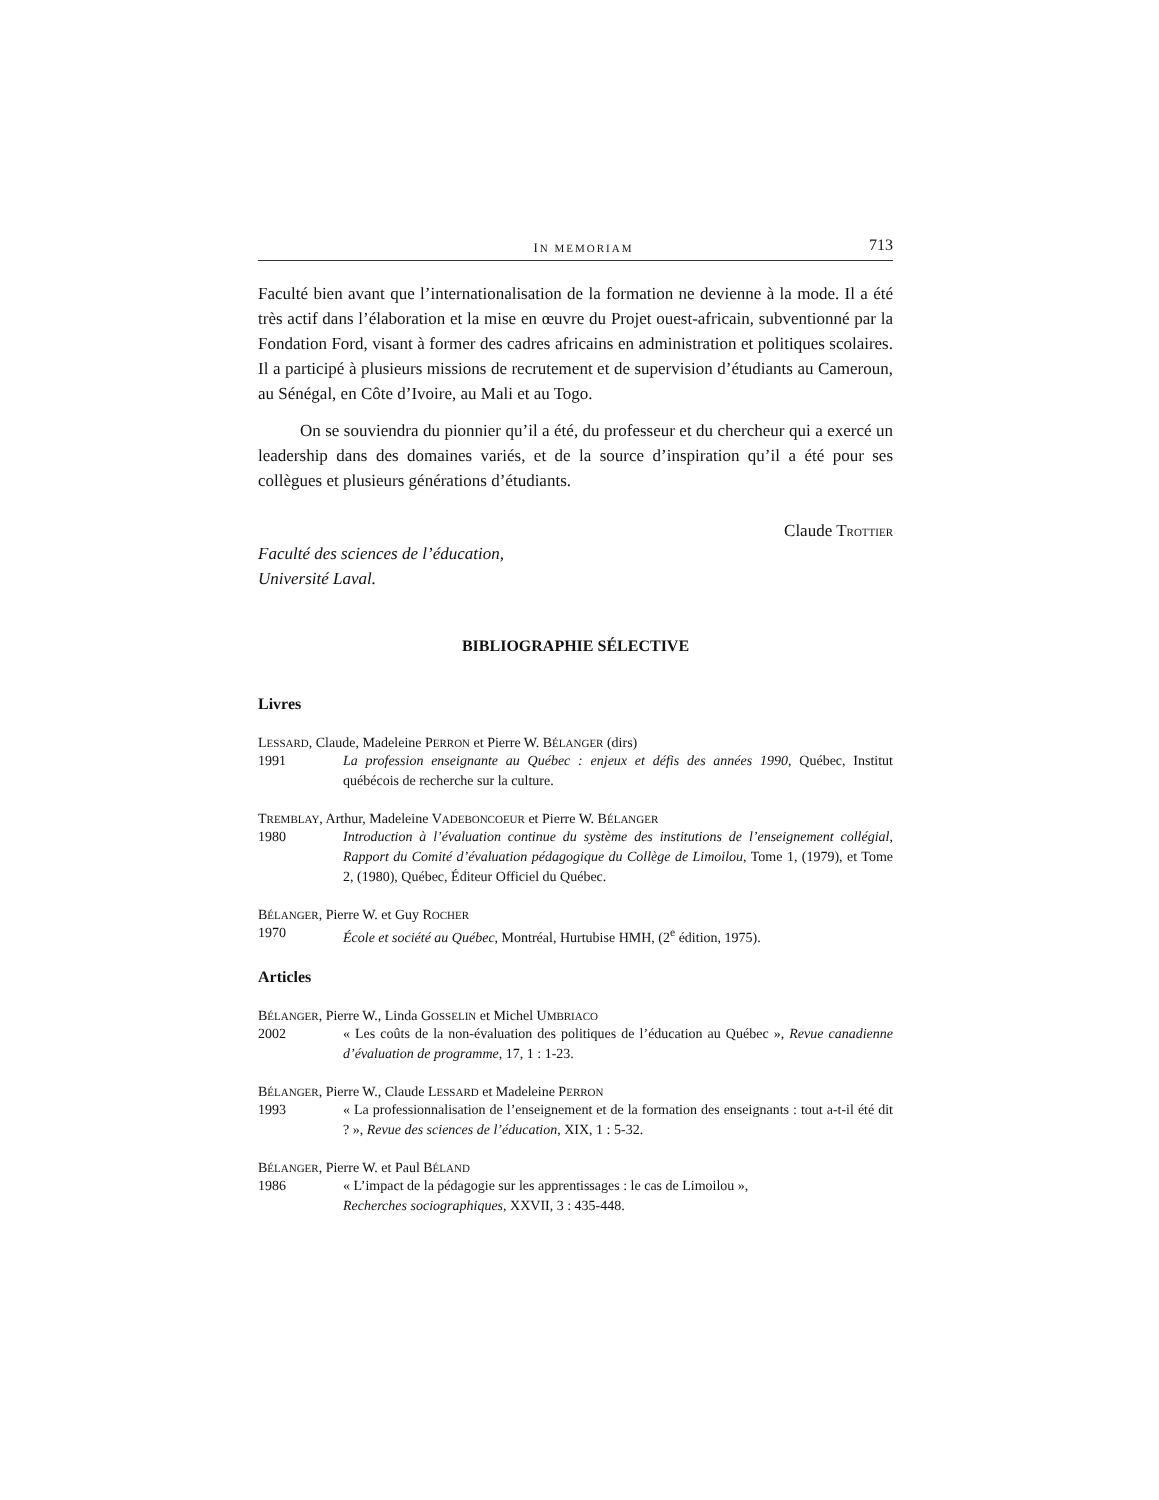IN MEMORIAM 713
Faculté bien avant que l’internationalisation de la formation ne devienne à la mode. Il a été très actif dans l’élaboration et la mise en œuvre du Projet ouest-africain, subventionné par la Fondation Ford, visant à former des cadres africains en administration et politiques scolaires. Il a participé à plusieurs missions de recrutement et de supervision d’étudiants au Cameroun, au Sénégal, en Côte d’Ivoire, au Mali et au Togo.
On se souviendra du pionnier qu’il a été, du professeur et du chercheur qui a exercé un leadership dans des domaines variés, et de la source d’inspiration qu’il a été pour ses collègues et plusieurs générations d’étudiants.
Claude TROTTIER
Faculté des sciences de l’éducation,
Université Laval.
BIBLIOGRAPHIE SÉLECTIVE
Livres
LESSARD, Claude, Madeleine PERRON et Pierre W. BÉLANGER (dirs)
1991 La profession enseignante au Québec : enjeux et défis des années 1990, Québec, Institut québécois de recherche sur la culture.
TREMBLAY, Arthur, Madeleine VADEBONCOEUR et Pierre W. BÉLANGER
1980 Introduction à l’évaluation continue du système des institutions de l’enseignement collégial, Rapport du Comité d’évaluation pédagogique du Collège de Limoilou, Tome 1, (1979), et Tome 2, (1980), Québec, Éditeur Officiel du Québec.
BÉLANGER, Pierre W. et Guy ROCHER
1970 École et société au Québec, Montréal, Hurtubise HMH, (2<sup>e</sup> édition, 1975).
Articles
BÉLANGER, Pierre W., Linda GOSSELIN et Michel UMBRIACO
2002 « Les coûts de la non-évaluation des politiques de l’éducation au Québec », Revue canadienne d’évaluation de programme, 17, 1 : 1-23.
BÉLANGER, Pierre W., Claude LESSARD et Madeleine PERRON
1993 « La professionnalisation de l’enseignement et de la formation des enseignants : tout a-t-il été dit ? », Revue des sciences de l’éducation, XIX, 1 : 5-32.
BÉLANGER, Pierre W. et Paul BÉLAND
1986 « L’impact de la pédagogie sur les apprentissages : le cas de Limoilou »,
Recherches sociographiques, XXVII, 3 : 435-448.